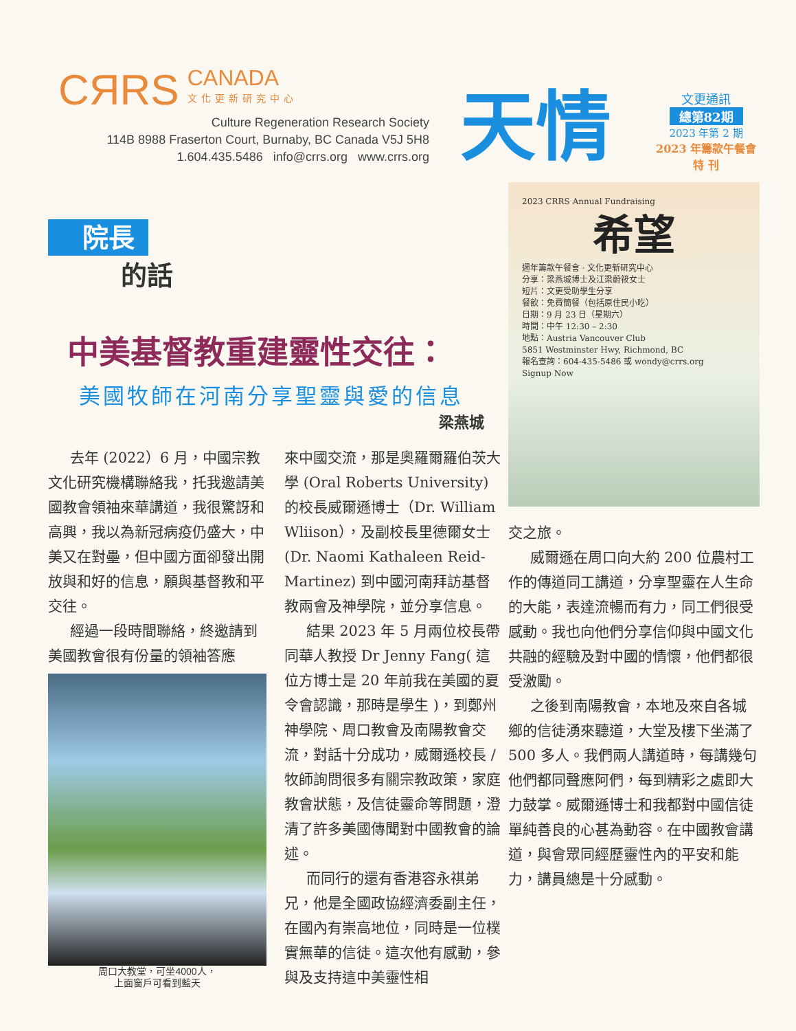CЯRS
CANADA 文化更新研究中心
Culture Regeneration Research Society
114B 8988 Fraserton Court, Burnaby, BC Canada V5J 5H8
1.604.435.5486 info@crrs.org www.crrs.org
天情
文更通訊
總第82期
2023 年第 2 期
2023 年籌款午餐會
特 刊
院長
的話
中美基督教重建靈性交往：
美國牧師在河南分享聖靈與愛的信息
梁燕城
去年 (2022）6 月，中國宗教文化研究機構聯絡我，托我邀請美國教會領袖來華講道，我很驚訝和高興，我以為新冠病疫仍盛大，中美又在對壘，但中國方面卻發出開放與和好的信息，願與基督教和平交往。
經過一段時間聯絡，終邀請到美國教會很有份量的領袖答應
周口大教堂，可坐4000人，
上面窗戶可看到藍天
來中國交流，那是奧羅爾羅伯茨大學 (Oral Roberts University) 的校長威爾遜博士（Dr. William Wliison），及副校長里德爾女士 (Dr. Naomi Kathaleen Reid-Martinez) 到中國河南拜訪基督教兩會及神學院，並分享信息。
結果 2023 年 5 月兩位校長帶同華人教授 Dr Jenny Fang( 這位方博士是 20 年前我在美國的夏令會認識，那時是學生 )，到鄭州神學院、周口教會及南陽教會交流，對話十分成功，威爾遜校長 / 牧師詢問很多有關宗教政策，家庭教會狀態，及信徒靈命等問題，澄清了許多美國傳聞對中國教會的論述。
而同行的還有香港容永祺弟兄，他是全國政協經濟委副主任，在國內有崇高地位，同時是一位樸實無華的信徒。這次他有感動，參與及支持這中美靈性相
2023 CRRS Annual Fundraising
希望
週年籌款午餐會 · 文化更新研究中心
分享：梁燕城博士及江梁蔚筱女士
短片：文更受助學生分享
餐飲：免費簡餐（包括原住民小吃）
日期：9 月 23 日（星期六）
時間：中午 12:30 – 2:30
地點：Austria Vancouver Club
5851 Westminster Hwy, Richmond, BC
報名查詢：604-435-5486 或 wondy@crrs.org
Signup Now
交之旅。
威爾遜在周口向大約 200 位農村工作的傳道同工講道，分享聖靈在人生命的大能，表達流暢而有力，同工們很受感動。我也向他們分享信仰與中國文化共融的經驗及對中國的情懷，他們都很受激勵。
之後到南陽教會，本地及來自各城鄉的信徒湧來聽道，大堂及樓下坐滿了 500 多人。我們兩人講道時，每講幾句他們都同聲應阿們，每到精彩之處即大力鼓掌。威爾遜博士和我都對中國信徒單純善良的心甚為動容。在中國教會講道，與會眾同經歷靈性內的平安和能力，講員總是十分感動。